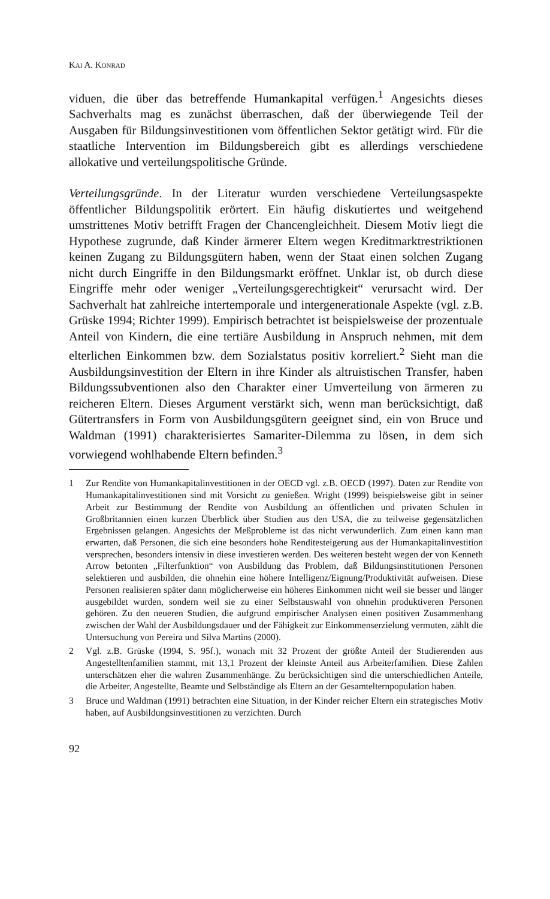KAI A. KONRAD
viduen, die über das betreffende Humankapital verfügen.<sup>1</sup> Angesichts dieses Sachverhalts mag es zunächst überraschen, daß der überwiegende Teil der Ausgaben für Bildungsinvestitionen vom öffentlichen Sektor getätigt wird. Für die staatliche Intervention im Bildungsbereich gibt es allerdings verschiedene allokative und verteilungspolitische Gründe.
Verteilungsgründe. In der Literatur wurden verschiedene Verteilungsaspekte öffentlicher Bildungspolitik erörtert. Ein häufig diskutiertes und weitgehend umstrittenes Motiv betrifft Fragen der Chancengleichheit. Diesem Motiv liegt die Hypothese zugrunde, daß Kinder ärmerer Eltern wegen Kreditmarktrestriktionen keinen Zugang zu Bildungsgütern haben, wenn der Staat einen solchen Zugang nicht durch Eingriffe in den Bildungsmarkt eröffnet. Unklar ist, ob durch diese Eingriffe mehr oder weniger „Verteilungsgerechtigkeit“ verursacht wird. Der Sachverhalt hat zahlreiche intertemporale und intergenerationale Aspekte (vgl. z.B. Grüske 1994; Richter 1999). Empirisch betrachtet ist beispielsweise der prozentuale Anteil von Kindern, die eine tertiäre Ausbildung in Anspruch nehmen, mit dem elterlichen Einkommen bzw. dem Sozialstatus positiv korreliert.<sup>2</sup> Sieht man die Ausbildungsinvestition der Eltern in ihre Kinder als altruistischen Transfer, haben Bildungssubventionen also den Charakter einer Umverteilung von ärmeren zu reicheren Eltern. Dieses Argument verstärkt sich, wenn man berücksichtigt, daß Gütertransfers in Form von Ausbildungsgütern geeignet sind, ein von Bruce und Waldman (1991) charakterisiertes Samariter-Dilemma zu lösen, in dem sich vorwiegend wohlhabende Eltern befinden.<sup>3</sup>
1 Zur Rendite von Humankapitalinvestitionen in der OECD vgl. z.B. OECD (1997). Daten zur Rendite von Humankapitalinvestitionen sind mit Vorsicht zu genießen. Wright (1999) beispielsweise gibt in seiner Arbeit zur Bestimmung der Rendite von Ausbildung an öffentlichen und privaten Schulen in Großbritannien einen kurzen Überblick über Studien aus den USA, die zu teilweise gegensätzlichen Ergebnissen gelangen. Angesichts der Meßprobleme ist das nicht verwunderlich. Zum einen kann man erwarten, daß Personen, die sich eine besonders hohe Renditesteigerung aus der Humankapitalinvestition versprechen, besonders intensiv in diese investieren werden. Des weiteren besteht wegen der von Kenneth Arrow betonten „Filterfunktion“ von Ausbildung das Problem, daß Bildungsinstitutionen Personen selektieren und ausbilden, die ohnehin eine höhere Intelligenz/Eignung/Produktivität aufweisen. Diese Personen realisieren später dann möglicherweise ein höheres Einkommen nicht weil sie besser und länger ausgebildet wurden, sondern weil sie zu einer Selbstauswahl von ohnehin produktiveren Personen gehören. Zu den neueren Studien, die aufgrund empirischer Analysen einen positiven Zusammenhang zwischen der Wahl der Ausbildungsdauer und der Fähigkeit zur Einkommenserzielung vermuten, zählt die Untersuchung von Pereira und Silva Martins (2000).
2 Vgl. z.B. Grüske (1994, S. 95f.), wonach mit 32 Prozent der größte Anteil der Studierenden aus Angestelltenfamilien stammt, mit 13,1 Prozent der kleinste Anteil aus Arbeiterfamilien. Diese Zahlen unterschätzen eher die wahren Zusammenhänge. Zu berücksichtigen sind die unterschiedlichen Anteile, die Arbeiter, Angestellte, Beamte und Selbständige als Eltern an der Gesamtelternpopulation haben.
3 Bruce und Waldman (1991) betrachten eine Situation, in der Kinder reicher Eltern ein strategisches Motiv haben, auf Ausbildungsinvestitionen zu verzichten. Durch
92